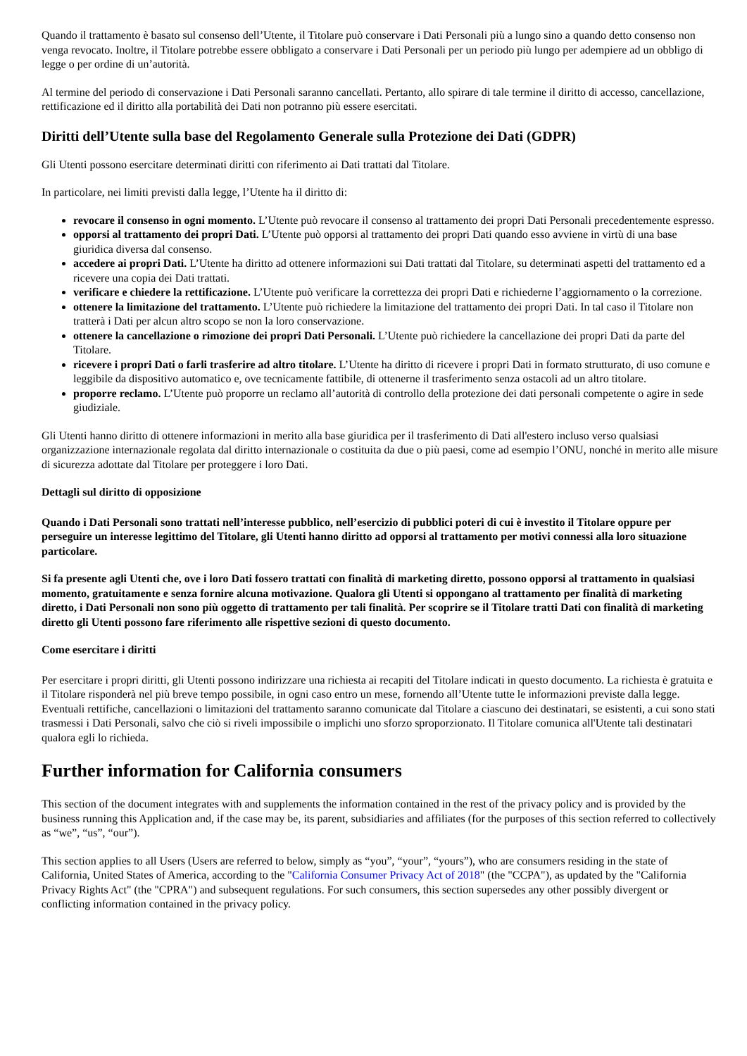Quando il trattamento è basato sul consenso dell’Utente, il Titolare può conservare i Dati Personali più a lungo sino a quando detto consenso non venga revocato. Inoltre, il Titolare potrebbe essere obbligato a conservare i Dati Personali per un periodo più lungo per adempiere ad un obbligo di legge o per ordine di un’autorità.
Al termine del periodo di conservazione i Dati Personali saranno cancellati. Pertanto, allo spirare di tale termine il diritto di accesso, cancellazione, rettificazione ed il diritto alla portabilità dei Dati non potranno più essere esercitati.
Diritti dell’Utente sulla base del Regolamento Generale sulla Protezione dei Dati (GDPR)
Gli Utenti possono esercitare determinati diritti con riferimento ai Dati trattati dal Titolare.
In particolare, nei limiti previsti dalla legge, l’Utente ha il diritto di:
revocare il consenso in ogni momento. L’Utente può revocare il consenso al trattamento dei propri Dati Personali precedentemente espresso.
opporsi al trattamento dei propri Dati. L’Utente può opporsi al trattamento dei propri Dati quando esso avviene in virtù di una base giuridica diversa dal consenso.
accedere ai propri Dati. L’Utente ha diritto ad ottenere informazioni sui Dati trattati dal Titolare, su determinati aspetti del trattamento ed a ricevere una copia dei Dati trattati.
verificare e chiedere la rettificazione. L’Utente può verificare la correttezza dei propri Dati e richiederne l’aggiornamento o la correzione.
ottenere la limitazione del trattamento. L’Utente può richiedere la limitazione del trattamento dei propri Dati. In tal caso il Titolare non tratterà i Dati per alcun altro scopo se non la loro conservazione.
ottenere la cancellazione o rimozione dei propri Dati Personali. L’Utente può richiedere la cancellazione dei propri Dati da parte del Titolare.
ricevere i propri Dati o farli trasferire ad altro titolare. L’Utente ha diritto di ricevere i propri Dati in formato strutturato, di uso comune e leggibile da dispositivo automatico e, ove tecnicamente fattibile, di ottenerne il trasferimento senza ostacoli ad un altro titolare.
proporre reclamo. L’Utente può proporre un reclamo all’autorità di controllo della protezione dei dati personali competente o agire in sede giudiziale.
Gli Utenti hanno diritto di ottenere informazioni in merito alla base giuridica per il trasferimento di Dati all'estero incluso verso qualsiasi organizzazione internazionale regolata dal diritto internazionale o costituita da due o più paesi, come ad esempio l’ONU, nonché in merito alle misure di sicurezza adottate dal Titolare per proteggere i loro Dati.
Dettagli sul diritto di opposizione
Quando i Dati Personali sono trattati nell’interesse pubblico, nell’esercizio di pubblici poteri di cui è investito il Titolare oppure per perseguire un interesse legittimo del Titolare, gli Utenti hanno diritto ad opporsi al trattamento per motivi connessi alla loro situazione particolare.
Si fa presente agli Utenti che, ove i loro Dati fossero trattati con finalità di marketing diretto, possono opporsi al trattamento in qualsiasi momento, gratuitamente e senza fornire alcuna motivazione. Qualora gli Utenti si oppongano al trattamento per finalità di marketing diretto, i Dati Personali non sono più oggetto di trattamento per tali finalità. Per scoprire se il Titolare tratti Dati con finalità di marketing diretto gli Utenti possono fare riferimento alle rispettive sezioni di questo documento.
Come esercitare i diritti
Per esercitare i propri diritti, gli Utenti possono indirizzare una richiesta ai recapiti del Titolare indicati in questo documento. La richiesta è gratuita e il Titolare risponderà nel più breve tempo possibile, in ogni caso entro un mese, fornendo all’Utente tutte le informazioni previste dalla legge. Eventuali rettifiche, cancellazioni o limitazioni del trattamento saranno comunicate dal Titolare a ciascuno dei destinatari, se esistenti, a cui sono stati trasmessi i Dati Personali, salvo che ciò si riveli impossibile o implichi uno sforzo sproporzionato. Il Titolare comunica all'Utente tali destinatari qualora egli lo richieda.
Further information for California consumers
This section of the document integrates with and supplements the information contained in the rest of the privacy policy and is provided by the business running this Application and, if the case may be, its parent, subsidiaries and affiliates (for the purposes of this section referred to collectively as “we”, “us”, “our”).
This section applies to all Users (Users are referred to below, simply as “you”, “your”, “yours”), who are consumers residing in the state of California, United States of America, according to the "California Consumer Privacy Act of 2018" (the "CCPA"), as updated by the "California Privacy Rights Act" (the "CPRA") and subsequent regulations. For such consumers, this section supersedes any other possibly divergent or conflicting information contained in the privacy policy.